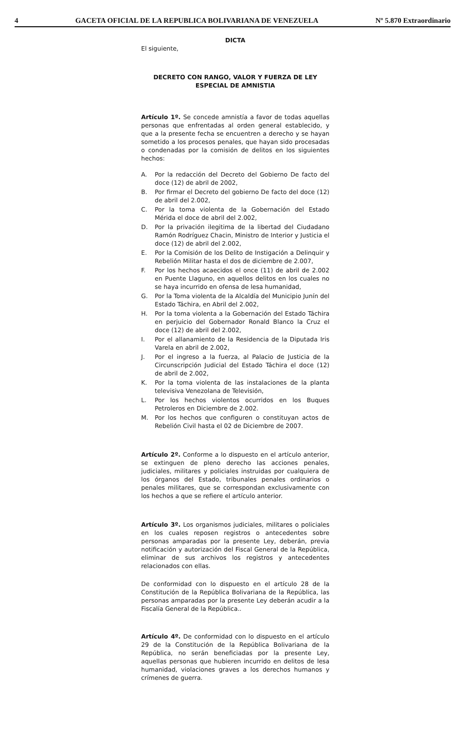4 GACETA OFICIAL DE LA REPUBLICA BOLIVARIANA DE VENEZUELA Nº 5.870 Extraordinario
DICTA
El siguiente,
DECRETO CON RANGO, VALOR Y FUERZA DE LEY
ESPECIAL DE AMNISTIA
Artículo 1º. Se concede amnistía a favor de todas aquellas personas que enfrentadas al orden general establecido, y que a la presente fecha se encuentren a derecho y se hayan sometido a los procesos penales, que hayan sido procesadas o condenadas por la comisión de delitos en los siguientes hechos:
A. Por la redacción del Decreto del Gobierno De facto del doce (12) de abril de 2002,
B. Por firmar el Decreto del gobierno De facto del doce (12) de abril del 2.002,
C. Por la toma violenta de la Gobernación del Estado Mérida el doce de abril del 2.002,
D. Por la privación ilegitima de la libertad del Ciudadano Ramón Rodríguez Chacin, Ministro de Interior y Justicia el doce (12) de abril del 2.002,
E. Por la Comisión de los Delito de Instigación a Delinquir y Rebelión Militar hasta el dos de diciembre de 2.007,
F. Por los hechos acaecidos el once (11) de abril de 2.002 en Puente Llaguno, en aquellos delitos en los cuales no se haya incurrido en ofensa de lesa humanidad,
G. Por la Toma violenta de la Alcaldía del Municipio Junín del Estado Táchira, en Abril del 2.002,
H. Por la toma violenta a la Gobernación del Estado Táchira en perjuicio del Gobernador Ronald Blanco la Cruz el doce (12) de abril del 2.002,
I. Por el allanamiento de la Residencia de la Diputada Iris Varela en abril de 2.002,
J. Por el ingreso a la fuerza, al Palacio de Justicia de la Circunscripción Judicial del Estado Táchira el doce (12) de abril de 2.002,
K. Por la toma violenta de las instalaciones de la planta televisiva Venezolana de Televisión,
L. Por los hechos violentos ocurridos en los Buques Petroleros en Diciembre de 2.002.
M. Por los hechos que configuren o constituyan actos de Rebelión Civil hasta el 02 de Diciembre de 2007.
Artículo 2º. Conforme a lo dispuesto en el artículo anterior, se extinguen de pleno derecho las acciones penales, judiciales, militares y policiales instruidas por cualquiera de los órganos del Estado, tribunales penales ordinarios o penales militares, que se correspondan exclusivamente con los hechos a que se refiere el artículo anterior.
Artículo 3º. Los organismos judiciales, militares o policiales en los cuales reposen registros o antecedentes sobre personas amparadas por la presente Ley, deberán, previa notificación y autorización del Fiscal General de la República, eliminar de sus archivos los registros y antecedentes relacionados con ellas.
De conformidad con lo dispuesto en el artículo 28 de la Constitución de la República Bolivariana de la República, las personas amparadas por la presente Ley deberán acudir a la Fiscalía General de la República..
Artículo 4º. De conformidad con lo dispuesto en el artículo 29 de la Constitución de la República Bolivariana de la República, no serán beneficiadas por la presente Ley, aquellas personas que hubieren incurrido en delitos de lesa humanidad, violaciones graves a los derechos humanos y crímenes de guerra.